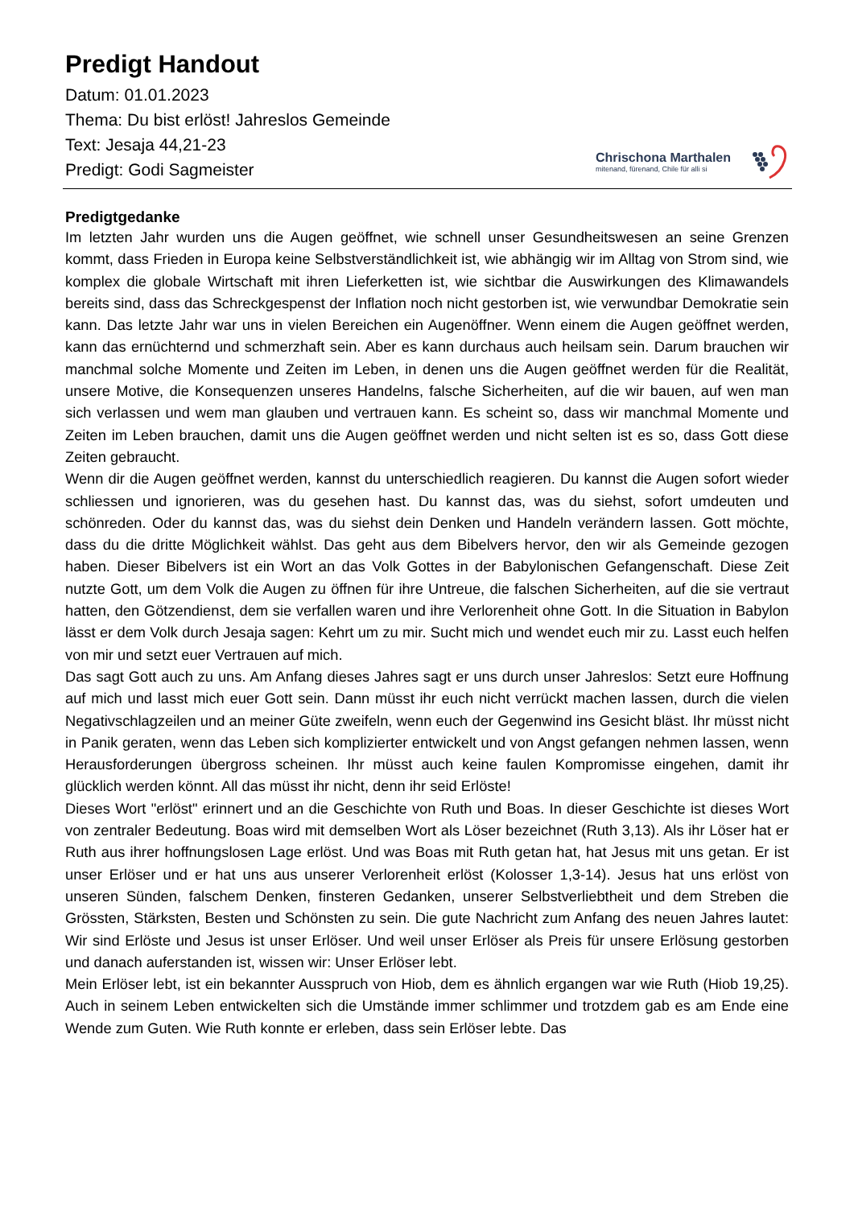Predigt Handout
Datum: 01.01.2023
Thema: Du bist erlöst! Jahreslos Gemeinde
Text: Jesaja 44,21-23
Predigt: Godi Sagmeister
Chrischona Marthalen
mitenand, fürenand, Chile für alli si
Predigtgedanke
Im letzten Jahr wurden uns die Augen geöffnet, wie schnell unser Gesundheitswesen an seine Grenzen kommt, dass Frieden in Europa keine Selbstverständlichkeit ist, wie abhängig wir im Alltag von Strom sind, wie komplex die globale Wirtschaft mit ihren Lieferketten ist, wie sichtbar die Auswirkungen des Klimawandels bereits sind, dass das Schreckgespenst der Inflation noch nicht gestorben ist, wie verwundbar Demokratie sein kann. Das letzte Jahr war uns in vielen Bereichen ein Augenöffner. Wenn einem die Augen geöffnet werden, kann das ernüchternd und schmerzhaft sein. Aber es kann durchaus auch heilsam sein. Darum brauchen wir manchmal solche Momente und Zeiten im Leben, in denen uns die Augen geöffnet werden für die Realität, unsere Motive, die Konsequenzen unseres Handelns, falsche Sicherheiten, auf die wir bauen, auf wen man sich verlassen und wem man glauben und vertrauen kann. Es scheint so, dass wir manchmal Momente und Zeiten im Leben brauchen, damit uns die Augen geöffnet werden und nicht selten ist es so, dass Gott diese Zeiten gebraucht.
Wenn dir die Augen geöffnet werden, kannst du unterschiedlich reagieren. Du kannst die Augen sofort wieder schliessen und ignorieren, was du gesehen hast. Du kannst das, was du siehst, sofort umdeuten und schönreden. Oder du kannst das, was du siehst dein Denken und Handeln verändern lassen. Gott möchte, dass du die dritte Möglichkeit wählst. Das geht aus dem Bibelvers hervor, den wir als Gemeinde gezogen haben. Dieser Bibelvers ist ein Wort an das Volk Gottes in der Babylonischen Gefangenschaft. Diese Zeit nutzte Gott, um dem Volk die Augen zu öffnen für ihre Untreue, die falschen Sicherheiten, auf die sie vertraut hatten, den Götzendienst, dem sie verfallen waren und ihre Verlorenheit ohne Gott. In die Situation in Babylon lässt er dem Volk durch Jesaja sagen: Kehrt um zu mir. Sucht mich und wendet euch mir zu. Lasst euch helfen von mir und setzt euer Vertrauen auf mich.
Das sagt Gott auch zu uns. Am Anfang dieses Jahres sagt er uns durch unser Jahreslos: Setzt eure Hoffnung auf mich und lasst mich euer Gott sein. Dann müsst ihr euch nicht verrückt machen lassen, durch die vielen Negativschlagzeilen und an meiner Güte zweifeln, wenn euch der Gegenwind ins Gesicht bläst. Ihr müsst nicht in Panik geraten, wenn das Leben sich komplizierter entwickelt und von Angst gefangen nehmen lassen, wenn Herausforderungen übergross scheinen. Ihr müsst auch keine faulen Kompromisse eingehen, damit ihr glücklich werden könnt. All das müsst ihr nicht, denn ihr seid Erlöste!
Dieses Wort "erlöst" erinnert und an die Geschichte von Ruth und Boas. In dieser Geschichte ist dieses Wort von zentraler Bedeutung. Boas wird mit demselben Wort als Löser bezeichnet (Ruth 3,13). Als ihr Löser hat er Ruth aus ihrer hoffnungslosen Lage erlöst. Und was Boas mit Ruth getan hat, hat Jesus mit uns getan. Er ist unser Erlöser und er hat uns aus unserer Verlorenheit erlöst (Kolosser 1,3-14). Jesus hat uns erlöst von unseren Sünden, falschem Denken, finsteren Gedanken, unserer Selbstverliebtheit und dem Streben die Grössten, Stärksten, Besten und Schönsten zu sein. Die gute Nachricht zum Anfang des neuen Jahres lautet: Wir sind Erlöste und Jesus ist unser Erlöser. Und weil unser Erlöser als Preis für unsere Erlösung gestorben und danach auferstanden ist, wissen wir: Unser Erlöser lebt.
Mein Erlöser lebt, ist ein bekannter Ausspruch von Hiob, dem es ähnlich ergangen war wie Ruth (Hiob 19,25). Auch in seinem Leben entwickelten sich die Umstände immer schlimmer und trotzdem gab es am Ende eine Wende zum Guten. Wie Ruth konnte er erleben, dass sein Erlöser lebte. Das